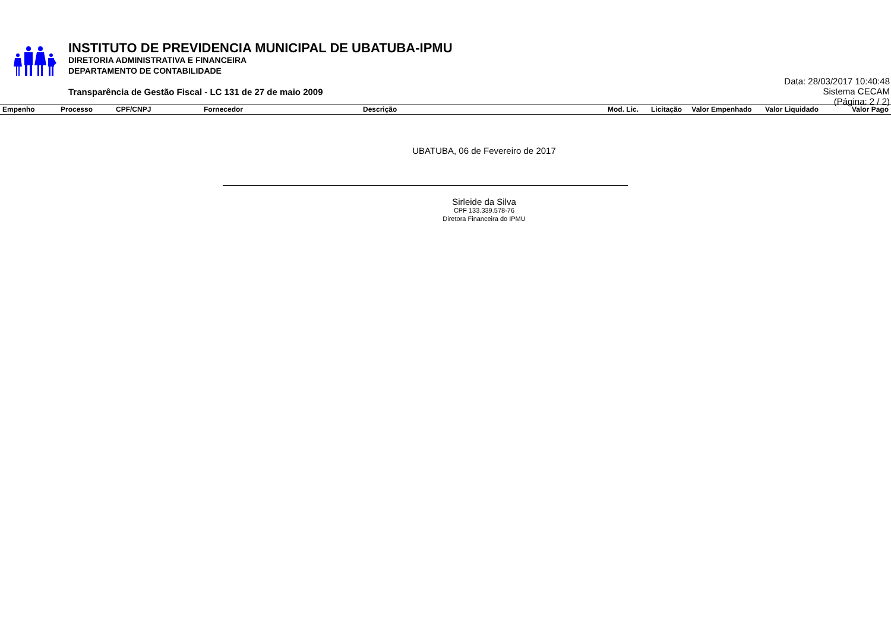INSTITUTO DE PREVIDENCIA MUNICIPAL DE UBATUBA-IPMU
DIRETORIA ADMINISTRATIVA E FINANCEIRA
DEPARTAMENTO DE CONTABILIDADE
Transparência de Gestão Fiscal - LC 131 de 27 de maio 2009
Data: 28/03/2017 10:40:48
Sistema CECAM
(Página: 2 / 2)
| Empenho | Processo | CPF/CNPJ | Fornecedor | Descrição | Mod. Lic. | Licitação | Valor Empenhado | Valor Liquidado | Valor Pago |
| --- | --- | --- | --- | --- | --- | --- | --- | --- | --- |
UBATUBA, 06 de Fevereiro de 2017
Sirleide da Silva
CPF 133.339.578-76
Diretora Financeira do IPMU